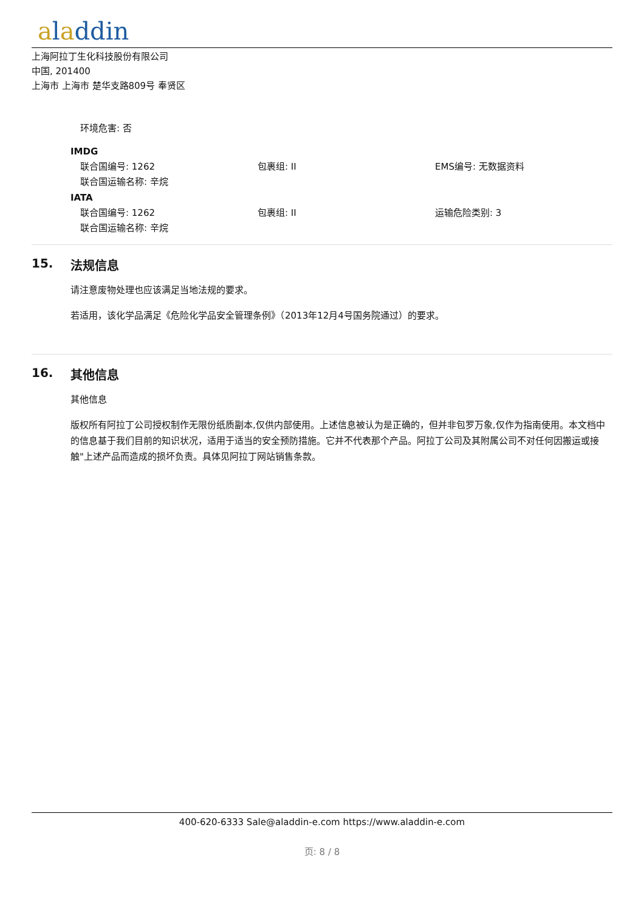aladdin
上海阿拉丁生化科技股份有限公司
中国, 201400
上海市 上海市 楚华支路809号 奉贤区
环境危害: 否
IMDG
联合国编号: 1262 包裹组: II EMS编号: 无数据资料
联合国运输名称: 辛烷
IATA
联合国编号: 1262 包裹组: II 运输危险类别: 3
联合国运输名称: 辛烷
15. 法规信息
请注意废物处理也应该满足当地法规的要求。
若适用，该化学品满足《危险化学品安全管理条例》（2013年12月4号国务院通过）的要求。
16. 其他信息
其他信息
版权所有阿拉丁公司授权制作无限份纸质副本,仅供内部使用。上述信息被认为是正确的，但并非包罗万象,仅作为指南使用。本文档中的信息基于我们目前的知识状况，适用于适当的安全预防措施。它并不代表那个产品。阿拉丁公司及其附属公司不对任何因搬运或接触"上述产品而造成的损坏负责。具体见阿拉丁网站销售条款。
400-620-6333 Sale@aladdin-e.com https://www.aladdin-e.com
页: 8 / 8